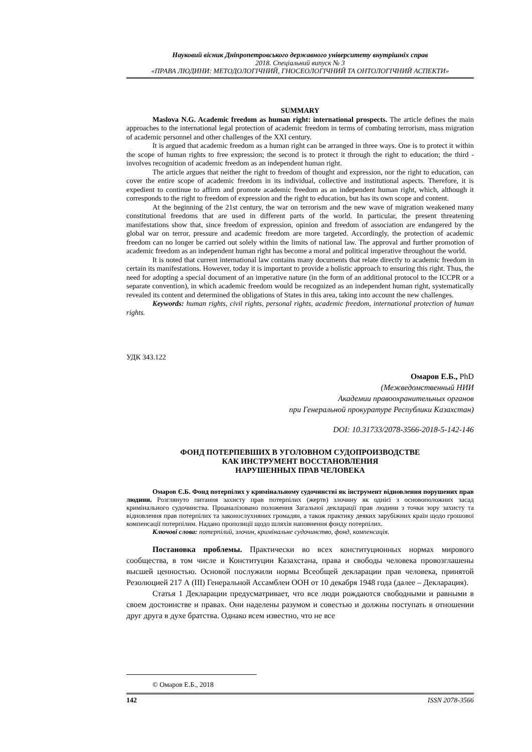Науковий вісник Дніпропетровського державного університету внутрішніх справ
2018. Спеціальний випуск № 3
«ПРАВА ЛЮДИНИ: МЕТОДОЛОГІЧНИЙ, ГНОСЕОЛОГІЧНИЙ ТА ОНТОЛОГІЧНИЙ АСПЕКТИ»
SUMMARY
Maslova N.G. Academic freedom as human right: international prospects. The article defines the main approaches to the international legal protection of academic freedom in terms of combating terrorism, mass migration of academic personnel and other challenges of the XXI century.
It is argued that academic freedom as a human right can be arranged in three ways. One is to protect it within the scope of human rights to free expression; the second is to protect it through the right to education; the third - involves recognition of academic freedom as an independent human right.
The article argues that neither the right to freedom of thought and expression, nor the right to education, can cover the entire scope of academic freedom in its individual, collective and institutional aspects. Therefore, it is expedient to continue to affirm and promote academic freedom as an independent human right, which, although it corresponds to the right to freedom of expression and the right to education, but has its own scope and content.
At the beginning of the 21st century, the war on terrorism and the new wave of migration weakened many constitutional freedoms that are used in different parts of the world. In particular, the present threatening manifestations show that, since freedom of expression, opinion and freedom of association are endangered by the global war on terror, pressure and academic freedom are more targeted. Accordingly, the protection of academic freedom can no longer be carried out solely within the limits of national law. The approval and further promotion of academic freedom as an independent human right has become a moral and political imperative throughout the world.
It is noted that current international law contains many documents that relate directly to academic freedom in certain its manifestations. However, today it is important to provide a holistic approach to ensuring this right. Thus, the need for adopting a special document of an imperative nature (in the form of an additional protocol to the ICCPR or a separate convention), in which academic freedom would be recognized as an independent human right, systematically revealed its content and determined the obligations of States in this area, taking into account the new challenges.
Keywords: human rights, civil rights, personal rights, academic freedom, international protection of human rights.
УДК 343.122
Омаров Е.Б., PhD
(Межведомственный НИИ
Академии правоохранительных органов
при Генеральной прокуратуре Республики Казахстан)
DOI: 10.31733/2078-3566-2018-5-142-146
ФОНД ПОТЕРПЕВШИХ В УГОЛОВНОМ СУДОПРОИЗВОДСТВЕ
КАК ИНСТРУМЕНТ ВОССТАНОВЛЕНИЯ
НАРУШЕННЫХ ПРАВ ЧЕЛОВЕКА
Омаров Є.Б. Фонд потерпілих у кримінальному судочинстві як інструмент відновлення порушених прав людини. Розглянуто питання захисту прав потерпілих (жертв) злочину як однієї з основоположних засад кримінального судочинства. Проаналізовано положення Загальної декларації прав людини з точки зору захисту та відновлення прав потерпілих та законослухняних громадян, а також практику деяких зарубіжних країн щодо грошової компенсації потерпілим. Надано пропозиції щодо шляхів наповнення фонду потерпілих.
Ключові слова: потерпілий, злочин, кримінальне судочинство, фонд, компенсація.
Постановка проблемы. Практически во всех конституционных нормах мирового сообщества, в том числе и Конституции Казахстана, права и свободы человека провозглашены высшей ценностью. Основой послужили нормы Всеобщей декларации прав человека, принятой Резолюцией 217 А (III) Генеральной Ассамблеи ООН от 10 декабря 1948 года (далее – Декларация).
Статья 1 Декларации предусматривает, что все люди рождаются свободными и равными в своем достоинстве и правах. Они наделены разумом и совестью и должны поступать в отношении друг друга в духе братства. Однако всем известно, что не все
© Омаров Е.Б., 2018
142 ISSN 2078-3566